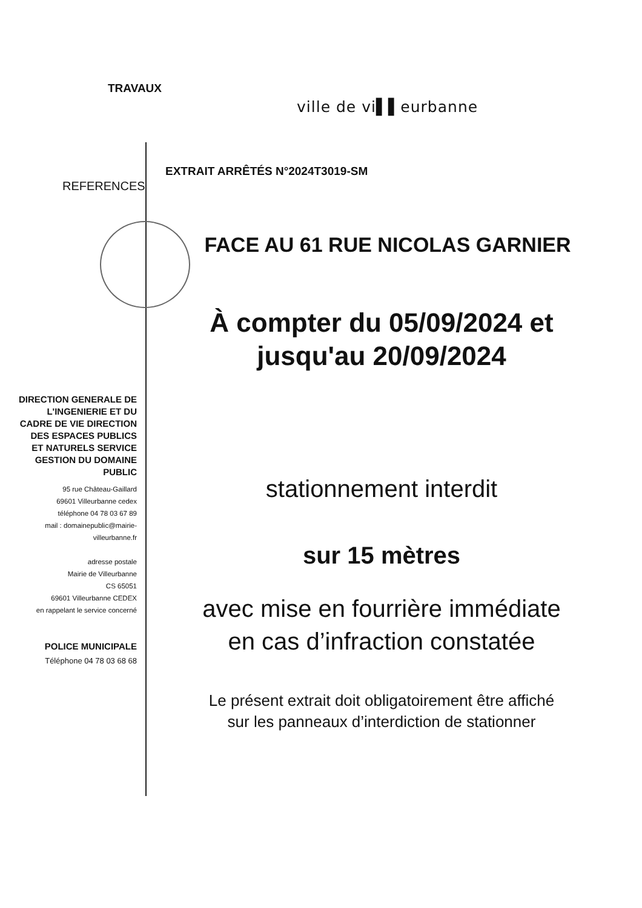TRAVAUX
ville de vi▌▌eurbanne
EXTRAIT ARRÊTÉS N°2024T3019-SM
REFERENCES
FACE AU 61 RUE NICOLAS GARNIER
À compter du 05/09/2024 et
jusqu'au 20/09/2024
DIRECTION GENERALE DE L'INGENIERIE ET DU CADRE DE VIE DIRECTION DES ESPACES PUBLICS ET NATURELS SERVICE GESTION DU DOMAINE PUBLIC
95 rue Château-Gaillard
69601 Villeurbanne cedex
téléphone 04 78 03 67 89
mail : domainepublic@mairie-villeurbanne.fr
adresse postale
Mairie de Villeurbanne
CS 65051
69601 Villeurbanne CEDEX
en rappelant le service concerné
POLICE MUNICIPALE
Téléphone 04 78 03 68 68
stationnement interdit
sur 15 mètres
avec mise en fourrière immédiate
en cas d’infraction constatée
Le présent extrait doit obligatoirement être affiché
sur les panneaux d’interdiction de stationner